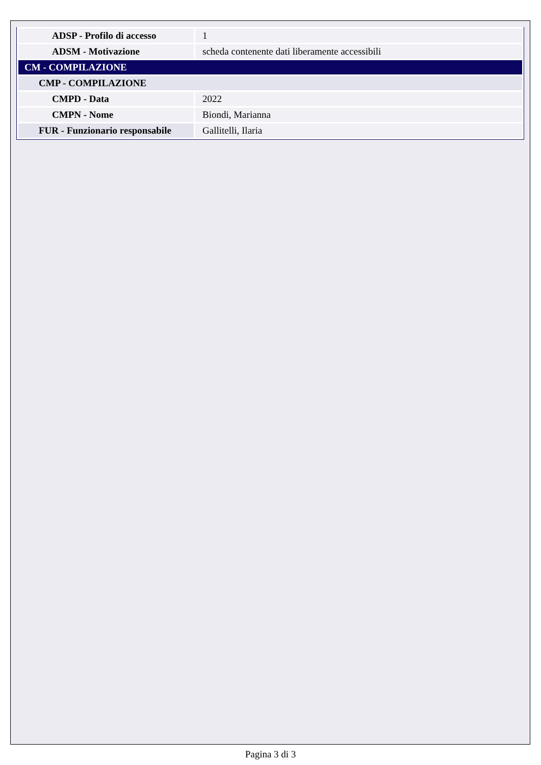| ADSP - Profilo di accesso | 1 |
| ADSM - Motivazione | scheda contenente dati liberamente accessibili |
| CM - COMPILAZIONE | |
| CMP - COMPILAZIONE | |
| CMPD - Data | 2022 |
| CMPN - Nome | Biondi, Marianna |
| FUR - Funzionario responsabile | Gallitelli, Ilaria |
Pagina 3 di 3